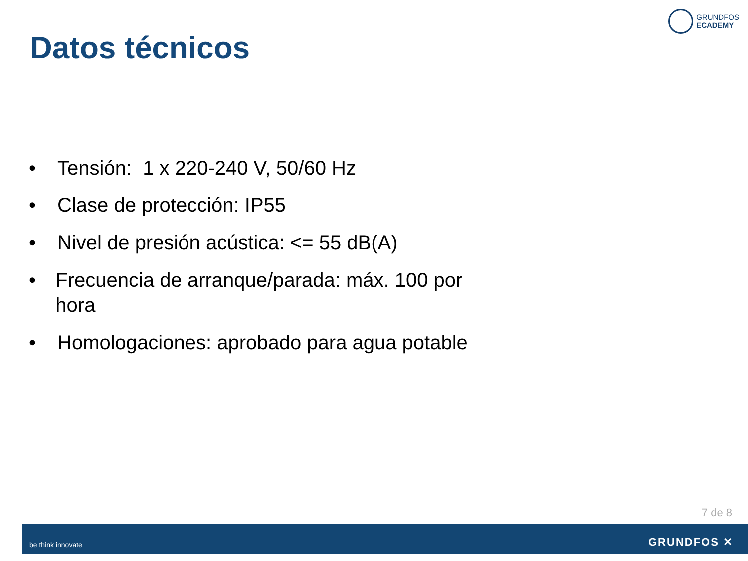GRUNDFOS
ECADEMY
Datos técnicos
• Tensión: 1 x 220-240 V, 50/60 Hz
• Clase de protección: IP55
• Nivel de presión acústica: <= 55 dB(A)
• Frecuencia de arranque/parada: máx. 100 por hora
• Homologaciones: aprobado para agua potable
7 de 8
be think innovate GRUNDFOS ✕